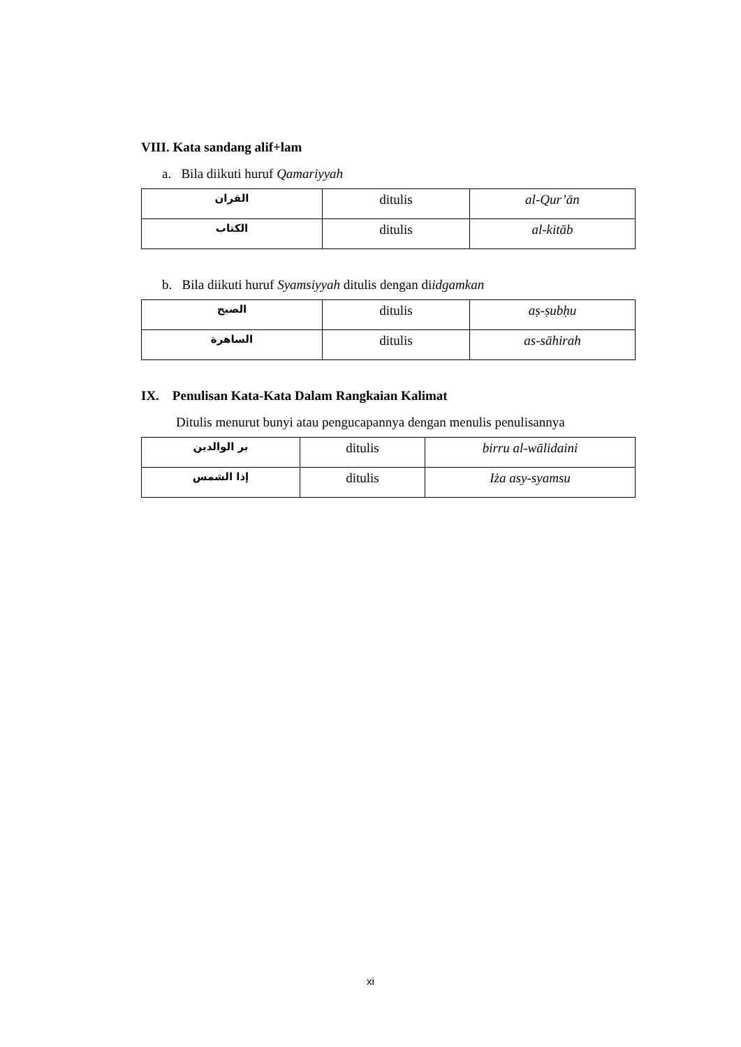VIII. Kata sandang alif+lam
a. Bila diikuti huruf Qamariyyah
| القران | ditulis | al-Qur’ān |
| الكتاب | ditulis | al-kitāb |
b. Bila diikuti huruf Syamsiyyah ditulis dengan diidgamkan
| الصبح | ditulis | aṣ-ṣubḥu |
| الساهرة | ditulis | as-sāhirah |
IX. Penulisan Kata-Kata Dalam Rangkaian Kalimat
Ditulis menurut bunyi atau pengucapannya dengan menulis penulisannya
| بر الوالدين | ditulis | birru al-wālidaini |
| إذا الشمس | ditulis | Iża asy-syamsu |
xi